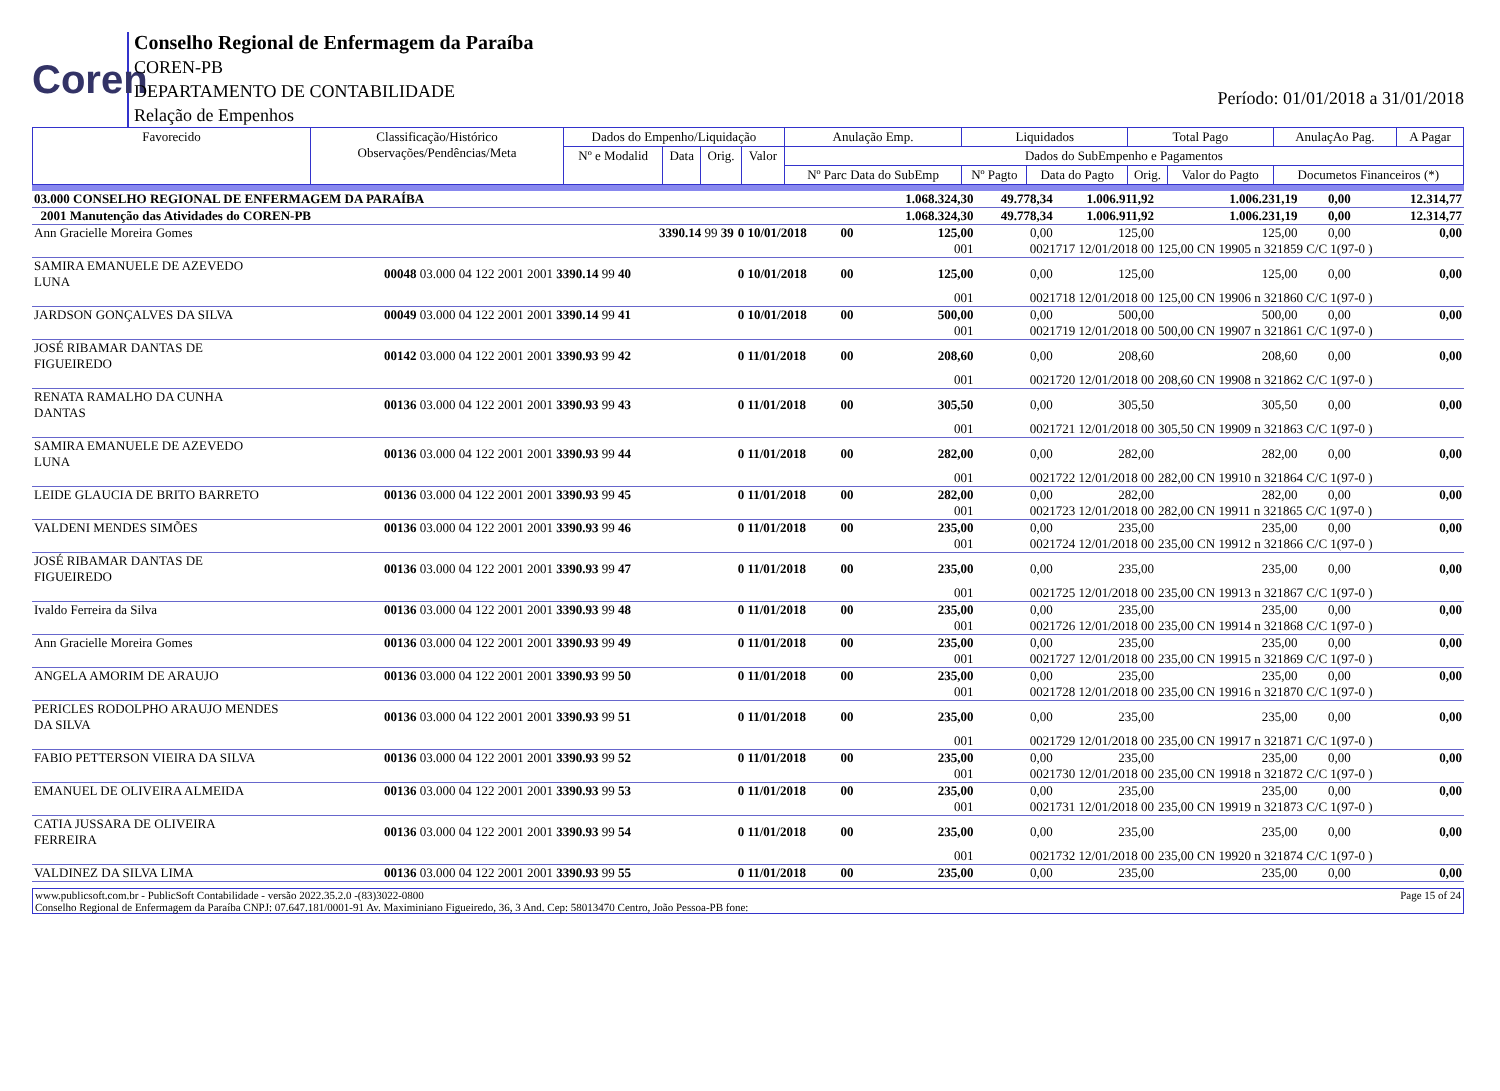Coren
Conselho Regional de Enfermagem da Paraíba
COREN-PB
DEPARTAMENTO DE CONTABILIDADE
Relação de Empenhos
Período: 01/01/2018 a 31/01/2018
| Favorecido | Classificação/Histórico Observações/Pendências/Meta | Dados do Empenho/Liquidação | | | | Anulação Emp. | Liquidados | | Total Pago | | AnulaçAo Pag. | A Pagar |
| | | Nº e Modalid | Data | Orig. | Valor | Dados do SubEmpenho e Pagamentos | | | | | | |
| | | | | | | Nº Parc Data do SubEmp | Nº Pagto | Data do Pagto | Orig. | Valor do Pagto | Documetos Financeiros (*) | |
| 03.000 CONSELHO REGIONAL DE ENFERMAGEM DA PARAÍBA | | | | | | 1.068.324,30 | 49.778,34 | 1.006.911,92 | 1.006.231,19 | 0,00 | 12.314,77 |
| 2001 Manutenção das Atividades do COREN-PB | | | | | | 1.068.324,30 | 49.778,34 | 1.006.911,92 | 1.006.231,19 | 0,00 | 12.314,77 |
| Ann Gracielle Moreira Gomes | 3390.14 99 39 | 0 10/01/2018 | 00 | | | 125,00 | 0,00 | 125,00 | 125,00 | 0,00 | 0,00 |
| | | | | | | 001 | 0021717 12/01/2018 00 | | 125,00 CN 19905 n 321859 C/C 1(97-0 ) | | |
| SAMIRA EMANUELE DE AZEVEDO LUNA | 00048 03.000 04 122 2001 2001 3390.14 99 40 | 0 10/01/2018 | 00 | | | 125,00 | 0,00 | 125,00 | 125,00 | 0,00 | 0,00 |
| | | | | | | 001 | 0021718 12/01/2018 00 | | 125,00 CN 19906 n 321860 C/C 1(97-0 ) | | |
| JARDSON GONÇALVES DA SILVA | 00049 03.000 04 122 2001 2001 3390.14 99 41 | 0 10/01/2018 | 00 | | | 500,00 | 0,00 | 500,00 | 500,00 | 0,00 | 0,00 |
| | | | | | | 001 | 0021719 12/01/2018 00 | | 500,00 CN 19907 n 321861 C/C 1(97-0 ) | | |
| JOSÉ RIBAMAR DANTAS DE FIGUEIREDO | 00142 03.000 04 122 2001 2001 3390.93 99 42 | 0 11/01/2018 | 00 | | | 208,60 | 0,00 | 208,60 | 208,60 | 0,00 | 0,00 |
| | | | | | | 001 | 0021720 12/01/2018 00 | | 208,60 CN 19908 n 321862 C/C 1(97-0 ) | | |
| RENATA RAMALHO DA CUNHA DANTAS | 00136 03.000 04 122 2001 2001 3390.93 99 43 | 0 11/01/2018 | 00 | | | 305,50 | 0,00 | 305,50 | 305,50 | 0,00 | 0,00 |
| | | | | | | 001 | 0021721 12/01/2018 00 | | 305,50 CN 19909 n 321863 C/C 1(97-0 ) | | |
| SAMIRA EMANUELE DE AZEVEDO LUNA | 00136 03.000 04 122 2001 2001 3390.93 99 44 | 0 11/01/2018 | 00 | | | 282,00 | 0,00 | 282,00 | 282,00 | 0,00 | 0,00 |
| | | | | | | 001 | 0021722 12/01/2018 00 | | 282,00 CN 19910 n 321864 C/C 1(97-0 ) | | |
| LEIDE GLAUCIA DE BRITO BARRETO | 00136 03.000 04 122 2001 2001 3390.93 99 45 | 0 11/01/2018 | 00 | | | 282,00 | 0,00 | 282,00 | 282,00 | 0,00 | 0,00 |
| | | | | | | 001 | 0021723 12/01/2018 00 | | 282,00 CN 19911 n 321865 C/C 1(97-0 ) | | |
| VALDENI MENDES SIMÕES | 00136 03.000 04 122 2001 2001 3390.93 99 46 | 0 11/01/2018 | 00 | | | 235,00 | 0,00 | 235,00 | 235,00 | 0,00 | 0,00 |
| | | | | | | 001 | 0021724 12/01/2018 00 | | 235,00 CN 19912 n 321866 C/C 1(97-0 ) | | |
| JOSÉ RIBAMAR DANTAS DE FIGUEIREDO | 00136 03.000 04 122 2001 2001 3390.93 99 47 | 0 11/01/2018 | 00 | | | 235,00 | 0,00 | 235,00 | 235,00 | 0,00 | 0,00 |
| | | | | | | 001 | 0021725 12/01/2018 00 | | 235,00 CN 19913 n 321867 C/C 1(97-0 ) | | |
| Ivaldo Ferreira da Silva | 00136 03.000 04 122 2001 2001 3390.93 99 48 | 0 11/01/2018 | 00 | | | 235,00 | 0,00 | 235,00 | 235,00 | 0,00 | 0,00 |
| | | | | | | 001 | 0021726 12/01/2018 00 | | 235,00 CN 19914 n 321868 C/C 1(97-0 ) | | |
| Ann Gracielle Moreira Gomes | 00136 03.000 04 122 2001 2001 3390.93 99 49 | 0 11/01/2018 | 00 | | | 235,00 | 0,00 | 235,00 | 235,00 | 0,00 | 0,00 |
| | | | | | | 001 | 0021727 12/01/2018 00 | | 235,00 CN 19915 n 321869 C/C 1(97-0 ) | | |
| ANGELA AMORIM DE ARAUJO | 00136 03.000 04 122 2001 2001 3390.93 99 50 | 0 11/01/2018 | 00 | | | 235,00 | 0,00 | 235,00 | 235,00 | 0,00 | 0,00 |
| | | | | | | 001 | 0021728 12/01/2018 00 | | 235,00 CN 19916 n 321870 C/C 1(97-0 ) | | |
| PERICLES RODOLPHO ARAUJO MENDES DA SILVA | 00136 03.000 04 122 2001 2001 3390.93 99 51 | 0 11/01/2018 | 00 | | | 235,00 | 0,00 | 235,00 | 235,00 | 0,00 | 0,00 |
| | | | | | | 001 | 0021729 12/01/2018 00 | | 235,00 CN 19917 n 321871 C/C 1(97-0 ) | | |
| FABIO PETTERSON VIEIRA DA SILVA | 00136 03.000 04 122 2001 2001 3390.93 99 52 | 0 11/01/2018 | 00 | | | 235,00 | 0,00 | 235,00 | 235,00 | 0,00 | 0,00 |
| | | | | | | 001 | 0021730 12/01/2018 00 | | 235,00 CN 19918 n 321872 C/C 1(97-0 ) | | |
| EMANUEL DE OLIVEIRA ALMEIDA | 00136 03.000 04 122 2001 2001 3390.93 99 53 | 0 11/01/2018 | 00 | | | 235,00 | 0,00 | 235,00 | 235,00 | 0,00 | 0,00 |
| | | | | | | 001 | 0021731 12/01/2018 00 | | 235,00 CN 19919 n 321873 C/C 1(97-0 ) | | |
| CATIA JUSSARA DE OLIVEIRA FERREIRA | 00136 03.000 04 122 2001 2001 3390.93 99 54 | 0 11/01/2018 | 00 | | | 235,00 | 0,00 | 235,00 | 235,00 | 0,00 | 0,00 |
| | | | | | | 001 | 0021732 12/01/2018 00 | | 235,00 CN 19920 n 321874 C/C 1(97-0 ) | | |
| VALDINEZ DA SILVA LIMA | 00136 03.000 04 122 2001 2001 3390.93 99 55 | 0 11/01/2018 | 00 | | | 235,00 | 0,00 | 235,00 | 235,00 | 0,00 | 0,00 |
www.publicsoft.com.br - PublicSoft Contabilidade - versão 2022.35.2.0 -(83)3022-0800 Page 15 of 24
Conselho Regional de Enfermagem da Paraíba CNPJ: 07.647.181/0001-91 Av. Maximiniano Figueiredo, 36, 3 And. Cep: 58013470 Centro, João Pessoa-PB fone: